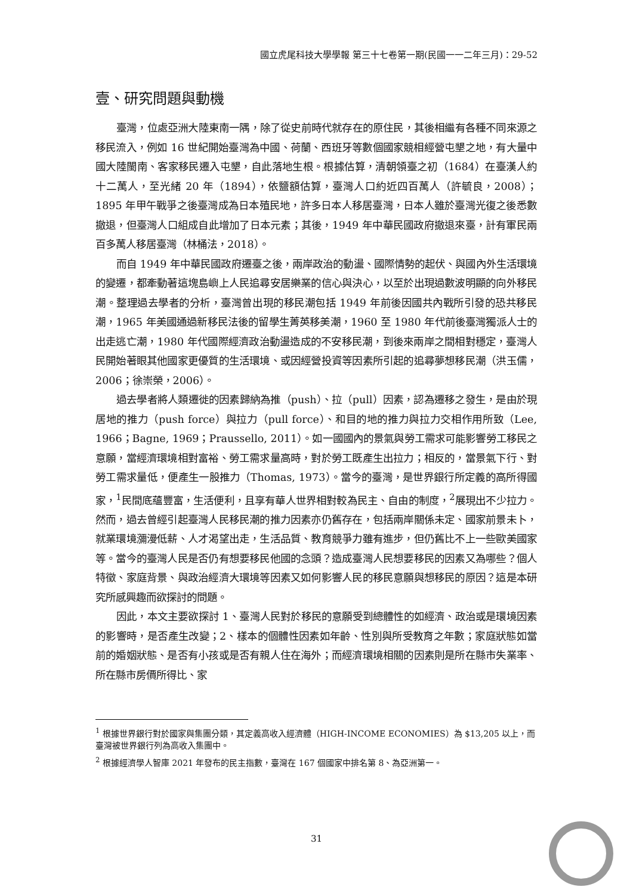國立虎尾科技大學學報 第三十七卷第一期(民國一一二年三月)：29-52
壹、研究問題與動機
臺灣，位處亞洲大陸東南一隅，除了從史前時代就存在的原住民，其後相繼有各種不同來源之移民流入，例如 16 世紀開始臺灣為中國、荷蘭、西班牙等數個國家競相經營屯墾之地，有大量中國大陸閩南、客家移民遷入屯墾，自此落地生根。根據估算，清朝領臺之初（1684）在臺漢人約十二萬人，至光緒 20 年（1894），依鹽額估算，臺灣人口約近四百萬人（許毓良，2008）；1895 年甲午戰爭之後臺灣成為日本殖民地，許多日本人移居臺灣，日本人雖於臺灣光復之後悉數撤退，但臺灣人口組成自此增加了日本元素；其後，1949 年中華民國政府撤退來臺，計有軍民兩百多萬人移居臺灣（林桶法，2018）。
而自 1949 年中華民國政府遷臺之後，兩岸政治的動盪、國際情勢的起伏、與國內外生活環境的變遷，都牽動著這塊島嶼上人民追尋安居樂業的信心與決心，以至於出現過數波明顯的向外移民潮。整理過去學者的分析，臺灣曾出現的移民潮包括 1949 年前後因國共內戰所引發的恐共移民潮，1965 年美國通過新移民法後的留學生菁英移美潮，1960 至 1980 年代前後臺灣獨派人士的出走逃亡潮，1980 年代國際經濟政治動盪造成的不安移民潮，到後來兩岸之間相對穩定，臺灣人民開始著眼其他國家更優質的生活環境、或因經營投資等因素所引起的追尋夢想移民潮（洪玉儒，2006；徐崇榮，2006）。
過去學者將人類遷徙的因素歸納為推（push）、拉（pull）因素，認為遷移之發生，是由於現居地的推力（push force）與拉力（pull force）、和目的地的推力與拉力交相作用所致（Lee, 1966；Bagne, 1969；Praussello, 2011）。如一國國內的景氣與勞工需求可能影響勞工移民之意願，當經濟環境相對富裕、勞工需求量高時，對於勞工既產生出拉力；相反的，當景氣下行、對勞工需求量低，便產生一股推力（Thomas, 1973）。當今的臺灣，是世界銀行所定義的高所得國家，<sup>1</sup>民間底蘊豐富，生活便利，且享有華人世界相對較為民主、自由的制度，<sup>2</sup>展現出不少拉力。然而，過去曾經引起臺灣人民移民潮的推力因素亦仍舊存在，包括兩岸關係未定、國家前景未卜，就業環境瀰漫低薪、人才渴望出走，生活品質、教育競爭力雖有進步，但仍舊比不上一些歐美國家等。當今的臺灣人民是否仍有想要移民他國的念頭？造成臺灣人民想要移民的因素又為哪些？個人特徵、家庭背景、與政治經濟大環境等因素又如何影響人民的移民意願與想移民的原因？這是本研究所感興趣而欲探討的問題。
因此，本文主要欲探討 1、臺灣人民對於移民的意願受到總體性的如經濟、政治或是環境因素的影響時，是否產生改變；2、樣本的個體性因素如年齡、性別與所受教育之年數；家庭狀態如當前的婚姻狀態、是否有小孩或是否有親人住在海外；而經濟環境相關的因素則是所在縣市失業率、所在縣市房價所得比、家
<sup>1</sup> 根據世界銀行對於國家與集團分類，其定義高收入經濟體（HIGH-INCOME ECONOMIES）為 $13,205 以上，而臺灣被世界銀行列為高收入集團中。
<sup>2</sup> 根據經濟學人智庫 2021 年發布的民主指數，臺灣在 167 個國家中排名第 8、為亞洲第一。
31